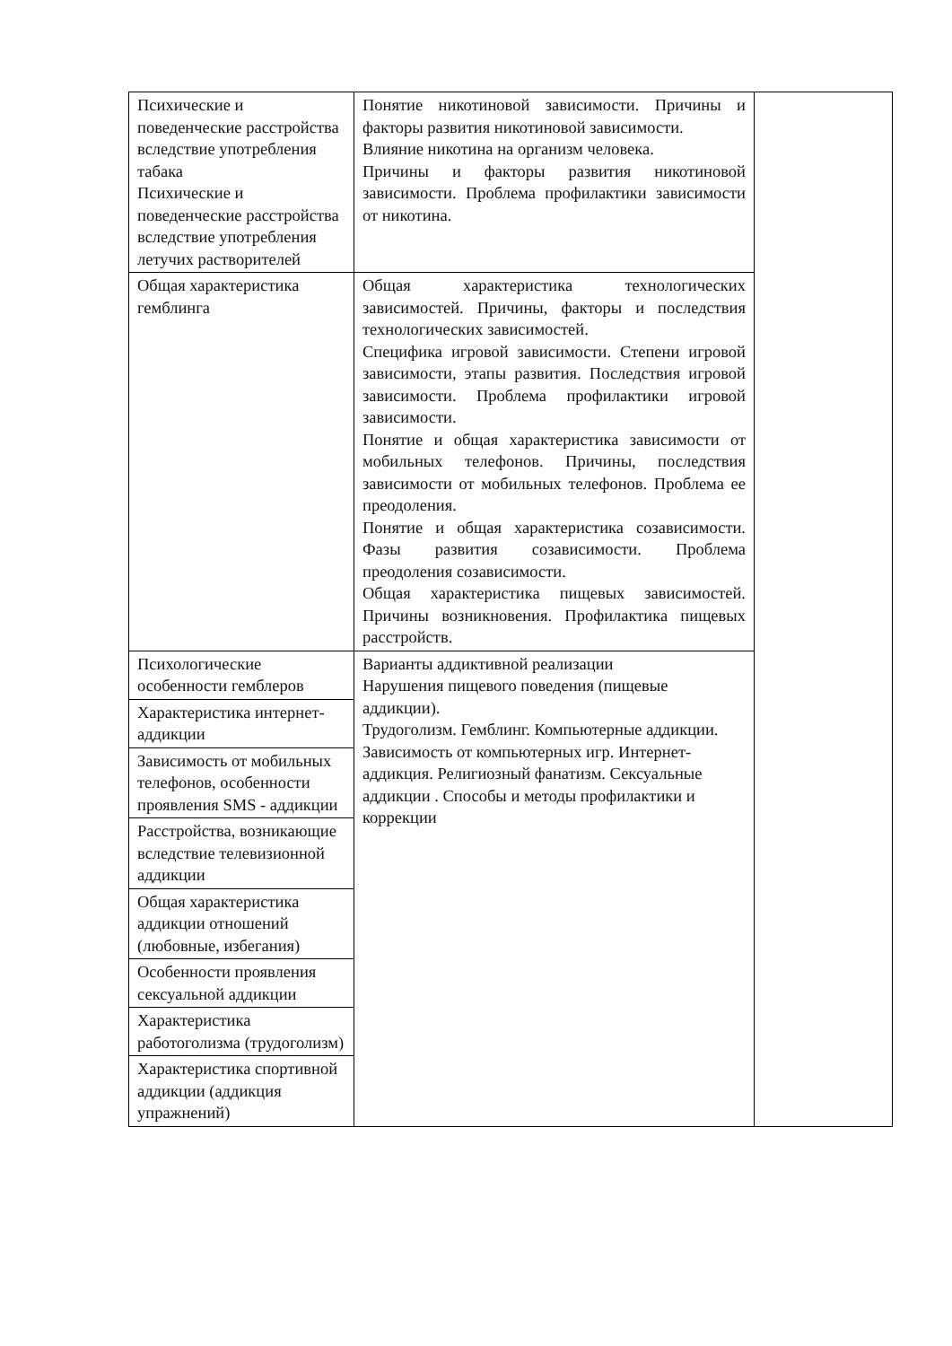| Психические и поведенческие расстройства вследствие употребления табака Психические и поведенческие расстройства вследствие употребления летучих растворителей | Понятие никотиновой зависимости. Причины и факторы развития никотиновой зависимости. Влияние никотина на организм человека. Причины и факторы развития никотиновой зависимости. Проблема профилактики зависимости от никотина. | |
| Общая характеристика гемблинга | Общая характеристика технологических зависимостей. Причины, факторы и последствия технологических зависимостей. Специфика игровой зависимости. Степени игровой зависимости, этапы развития. Последствия игровой зависимости. Проблема профилактики игровой зависимости. Понятие и общая характеристика зависимости от мобильных телефонов. Причины, последствия зависимости от мобильных телефонов. Проблема ее преодоления. Понятие и общая характеристика созависимости. Фазы развития созависимости. Проблема преодоления созависимости. Общая характеристика пищевых зависимостей. Причины возникновения. Профилактика пищевых расстройств. | |
| Психологические особенности гемблеров | Варианты аддиктивной реализации Нарушения пищевого поведения (пищевые аддикции). Трудоголизм. Гемблинг. Компьютерные аддикции. Зависимость от компьютерных игр. Интернет-аддикция. Религиозный фанатизм. Сексуальные аддикции . Способы и методы профилактики и коррекции | |
| Характеристика интернет-аддикции | | |
| Зависимость от мобильных телефонов, особенности проявления SMS - аддикции | | |
| Расстройства, возникающие вследствие телевизионной аддикции | | |
| Общая характеристика аддикции отношений (любовные, избегания) | | |
| Особенности проявления сексуальной аддикции | | |
| Характеристика работоголизма (трудоголизм) | | |
| Характеристика спортивной аддикции (аддикция упражнений) | | |